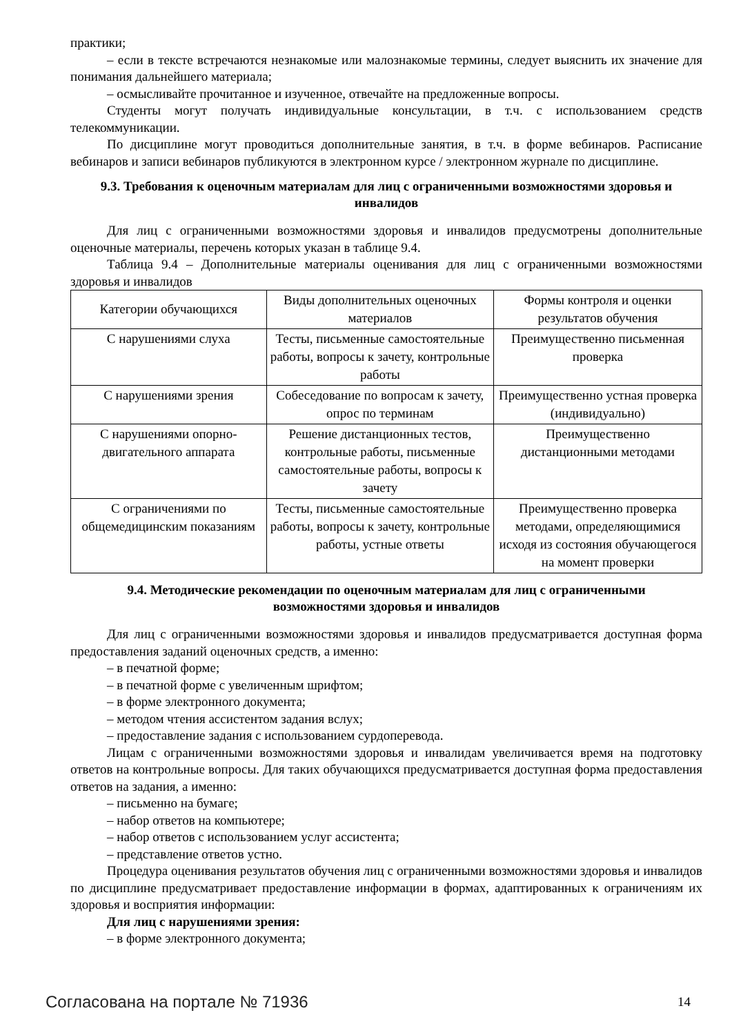практики;
– если в тексте встречаются незнакомые или малознакомые термины, следует выяснить их значение для понимания дальнейшего материала;
– осмысливайте прочитанное и изученное, отвечайте на предложенные вопросы.
Студенты могут получать индивидуальные консультации, в т.ч. с использованием средств телекоммуникации.
По дисциплине могут проводиться дополнительные занятия, в т.ч. в форме вебинаров. Расписание вебинаров и записи вебинаров публикуются в электронном курсе / электронном журнале по дисциплине.
9.3. Требования к оценочным материалам для лиц с ограниченными возможностями здоровья и инвалидов
Для лиц с ограниченными возможностями здоровья и инвалидов предусмотрены дополнительные оценочные материалы, перечень которых указан в таблице 9.4.
Таблица 9.4 – Дополнительные материалы оценивания для лиц с ограниченными возможностями здоровья и инвалидов
| Категории обучающихся | Виды дополнительных оценочных материалов | Формы контроля и оценки результатов обучения |
| С нарушениями слуха | Тесты, письменные самостоятельные работы, вопросы к зачету, контрольные работы | Преимущественно письменная проверка |
| С нарушениями зрения | Собеседование по вопросам к зачету, опрос по терминам | Преимущественно устная проверка (индивидуально) |
| С нарушениями опорно-двигательного аппарата | Решение дистанционных тестов, контрольные работы, письменные самостоятельные работы, вопросы к зачету | Преимущественно дистанционными методами |
| С ограничениями по общемедицинским показаниям | Тесты, письменные самостоятельные работы, вопросы к зачету, контрольные работы, устные ответы | Преимущественно проверка методами, определяющимися исходя из состояния обучающегося на момент проверки |
9.4. Методические рекомендации по оценочным материалам для лиц с ограниченными возможностями здоровья и инвалидов
Для лиц с ограниченными возможностями здоровья и инвалидов предусматривается доступная форма предоставления заданий оценочных средств, а именно:
– в печатной форме;
– в печатной форме с увеличенным шрифтом;
– в форме электронного документа;
– методом чтения ассистентом задания вслух;
– предоставление задания с использованием сурдоперевода.
Лицам с ограниченными возможностями здоровья и инвалидам увеличивается время на подготовку ответов на контрольные вопросы. Для таких обучающихся предусматривается доступная форма предоставления ответов на задания, а именно:
– письменно на бумаге;
– набор ответов на компьютере;
– набор ответов с использованием услуг ассистента;
– представление ответов устно.
Процедура оценивания результатов обучения лиц с ограниченными возможностями здоровья и инвалидов по дисциплине предусматривает предоставление информации в формах, адаптированных к ограничениям их здоровья и восприятия информации:
Для лиц с нарушениями зрения:
– в форме электронного документа;
Согласована на портале № 71936 14